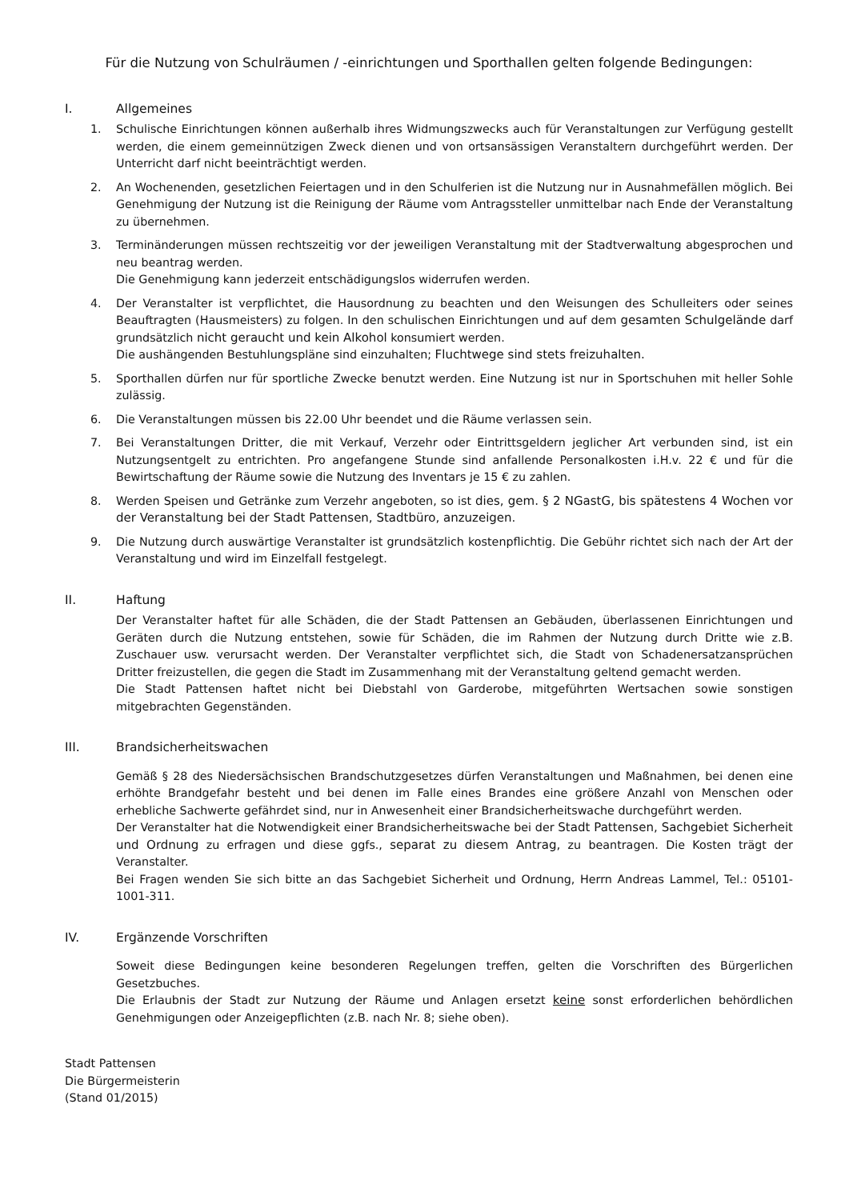Für die Nutzung von Schulräumen / -einrichtungen und Sporthallen gelten folgende Bedingungen:
I. Allgemeines
1. Schulische Einrichtungen können außerhalb ihres Widmungszwecks auch für Veranstaltungen zur Verfügung gestellt werden, die einem gemeinnützigen Zweck dienen und von ortsansässigen Veranstaltern durchgeführt werden. Der Unterricht darf nicht beeinträchtigt werden.
2. An Wochenenden, gesetzlichen Feiertagen und in den Schulferien ist die Nutzung nur in Ausnahmefällen möglich. Bei Genehmigung der Nutzung ist die Reinigung der Räume vom Antragssteller unmittelbar nach Ende der Veranstaltung zu übernehmen.
3. Terminänderungen müssen rechtszeitig vor der jeweiligen Veranstaltung mit der Stadtverwaltung abgesprochen und neu beantrag werden.
Die Genehmigung kann jederzeit entschädigungslos widerrufen werden.
4. Der Veranstalter ist verpflichtet, die Hausordnung zu beachten und den Weisungen des Schulleiters oder seines Beauftragten (Hausmeisters) zu folgen. In den schulischen Einrichtungen und auf dem gesamten Schulgelände darf grundsätzlich nicht geraucht und kein Alkohol konsumiert werden.
Die aushängenden Bestuhlungspläne sind einzuhalten; Fluchtwege sind stets freizuhalten.
5. Sporthallen dürfen nur für sportliche Zwecke benutzt werden. Eine Nutzung ist nur in Sportschuhen mit heller Sohle zulässig.
6. Die Veranstaltungen müssen bis 22.00 Uhr beendet und die Räume verlassen sein.
7. Bei Veranstaltungen Dritter, die mit Verkauf, Verzehr oder Eintrittsgeldern jeglicher Art verbunden sind, ist ein Nutzungsentgelt zu entrichten. Pro angefangene Stunde sind anfallende Personalkosten i.H.v. 22 € und für die Bewirtschaftung der Räume sowie die Nutzung des Inventars je 15 € zu zahlen.
8. Werden Speisen und Getränke zum Verzehr angeboten, so ist dies, gem. § 2 NGastG, bis spätestens 4 Wochen vor der Veranstaltung bei der Stadt Pattensen, Stadtbüro, anzuzeigen.
9. Die Nutzung durch auswärtige Veranstalter ist grundsätzlich kostenpflichtig. Die Gebühr richtet sich nach der Art der Veranstaltung und wird im Einzelfall festgelegt.
II. Haftung
Der Veranstalter haftet für alle Schäden, die der Stadt Pattensen an Gebäuden, überlassenen Einrichtungen und Geräten durch die Nutzung entstehen, sowie für Schäden, die im Rahmen der Nutzung durch Dritte wie z.B. Zuschauer usw. verursacht werden. Der Veranstalter verpflichtet sich, die Stadt von Schadenersatzansprüchen Dritter freizustellen, die gegen die Stadt im Zusammenhang mit der Veranstaltung geltend gemacht werden.
Die Stadt Pattensen haftet nicht bei Diebstahl von Garderobe, mitgeführten Wertsachen sowie sonstigen mitgebrachten Gegenständen.
III. Brandsicherheitswachen
Gemäß § 28 des Niedersächsischen Brandschutzgesetzes dürfen Veranstaltungen und Maßnahmen, bei denen eine erhöhte Brandgefahr besteht und bei denen im Falle eines Brandes eine größere Anzahl von Menschen oder erhebliche Sachwerte gefährdet sind, nur in Anwesenheit einer Brandsicherheitswache durchgeführt werden.
Der Veranstalter hat die Notwendigkeit einer Brandsicherheitswache bei der Stadt Pattensen, Sachgebiet Sicherheit und Ordnung zu erfragen und diese ggfs., separat zu diesem Antrag, zu beantragen. Die Kosten trägt der Veranstalter.
Bei Fragen wenden Sie sich bitte an das Sachgebiet Sicherheit und Ordnung, Herrn Andreas Lammel, Tel.: 05101-1001-311.
IV. Ergänzende Vorschriften
Soweit diese Bedingungen keine besonderen Regelungen treffen, gelten die Vorschriften des Bürgerlichen Gesetzbuches.
Die Erlaubnis der Stadt zur Nutzung der Räume und Anlagen ersetzt keine sonst erforderlichen behördlichen Genehmigungen oder Anzeigepflichten (z.B. nach Nr. 8; siehe oben).
Stadt Pattensen
Die Bürgermeisterin
(Stand 01/2015)